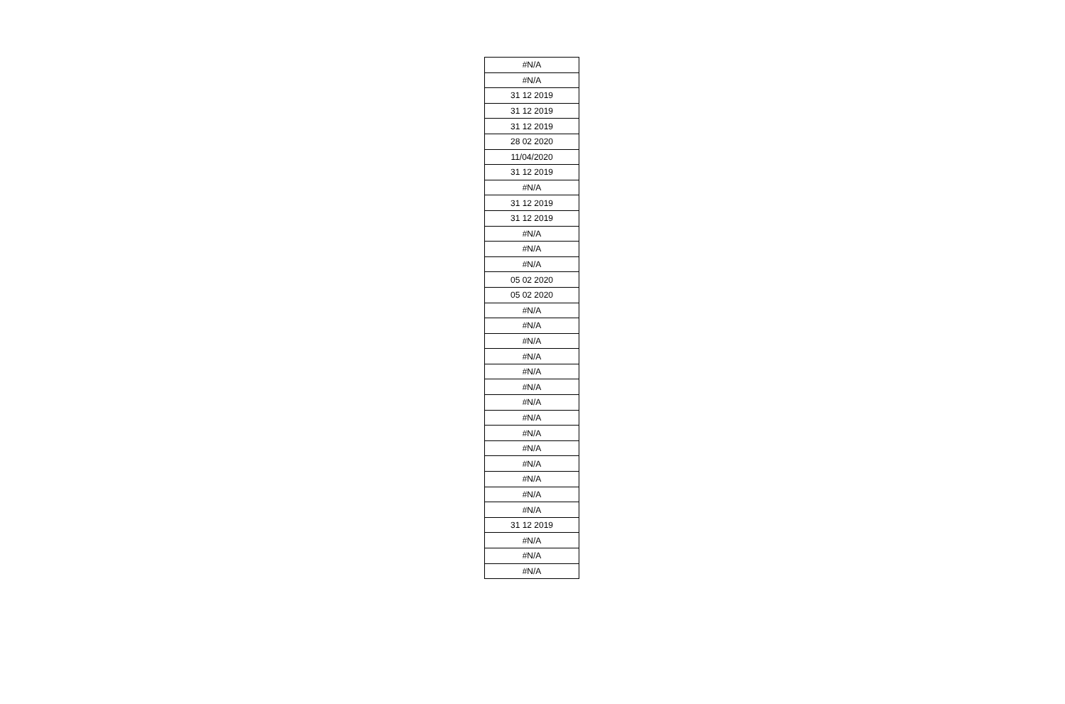| #N/A |
| #N/A |
| 31 12 2019 |
| 31 12 2019 |
| 31 12 2019 |
| 28 02 2020 |
| 11/04/2020 |
| 31 12 2019 |
| #N/A |
| 31 12 2019 |
| 31 12 2019 |
| #N/A |
| #N/A |
| #N/A |
| 05 02 2020 |
| 05 02 2020 |
| #N/A |
| #N/A |
| #N/A |
| #N/A |
| #N/A |
| #N/A |
| #N/A |
| #N/A |
| #N/A |
| #N/A |
| #N/A |
| #N/A |
| #N/A |
| #N/A |
| 31 12 2019 |
| #N/A |
| #N/A |
| #N/A |